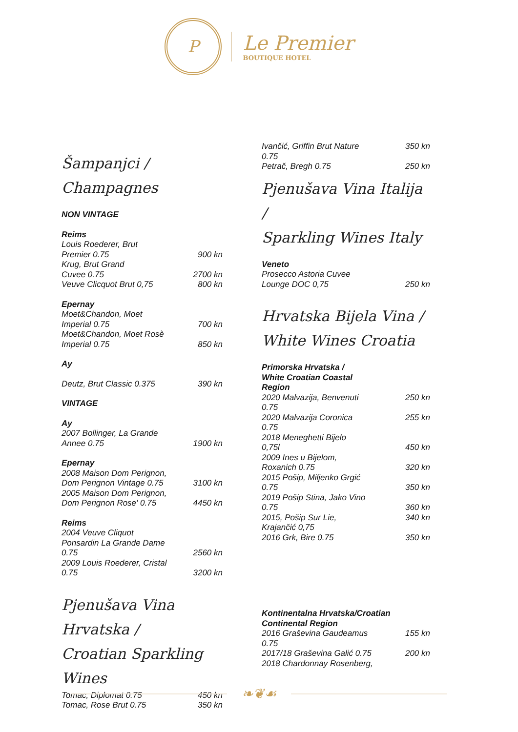P
Le Premier
BOUTIQUE HOTEL
Šampanjci / Champagnes
| NON VINTAGE | |
| Reims | |
| Louis Roederer, Brut Premier 0.75 | 900 kn |
| Krug, Brut Grand Cuvee 0.75 | 2700 kn |
| Veuve Clicquot Brut 0,75 | 800 kn |
| Epernay | |
| Moet&Chandon, Moet Imperial 0.75 | 700 kn |
| Moet&Chandon, Moet Rosè Imperial 0.75 | 850 kn |
| Ay | |
| Deutz, Brut Classic 0.375 | 390 kn |
| VINTAGE | |
| Ay | |
| 2007 Bollinger, La Grande Annee 0.75 | 1900 kn |
| Epernay | |
| 2008 Maison Dom Perignon, Dom Perignon Vintage 0.75 | 3100 kn |
| 2005 Maison Dom Perignon, Dom Perignon Rose' 0.75 | 4450 kn |
| Reims | |
| 2004 Veuve Cliquot Ponsardin La Grande Dame 0.75 | 2560 kn |
| 2009 Louis Roederer, Cristal 0.75 | 3200 kn |
Pjenušava Vina Hrvatska /
Croatian Sparkling Wines
| Tomac, Diplomat 0.75 | 450 kn |
| Tomac, Rose Brut 0.75 | 350 kn |
| Ivančić, Griffin Brut Nature 0.75 | 350 kn |
| Petrač, Bregh 0.75 | 250 kn |
Pjenušava Vina Italija /
Sparkling Wines Italy
| Veneto | |
| Prosecco Astoria Cuvee Lounge DOC 0,75 | 250 kn |
Hrvatska Bijela Vina /
White Wines Croatia
| Primorska Hrvatska / White Croatian Coastal Region | |
| 2020 Malvazija, Benvenuti 0.75 | 250 kn |
| 2020 Malvazija Coronica 0.75 | 255 kn |
| 2018 Meneghetti Bijelo 0,75l | 450 kn |
| 2009 Ines u Bijelom, Roxanich 0.75 | 320 kn |
| 2015 Pošip, Miljenko Grgić 0.75 | 350 kn |
| 2019 Pošip Stina, Jako Vino 0.75 | 360 kn |
| 2015, Pošip Sur Lie, Krajančić 0,75 | 340 kn |
| 2016 Grk, Bire 0.75 | 350 kn |
| Kontinentalna Hrvatska/Croatian Continental Region | |
| 2016 Graševina Gaudeamus 0.75 | 155 kn |
| 2017/18 Graševina Galić 0.75 | 200 kn |
| 2018 Chardonnay Rosenberg, | |
❧❦☙